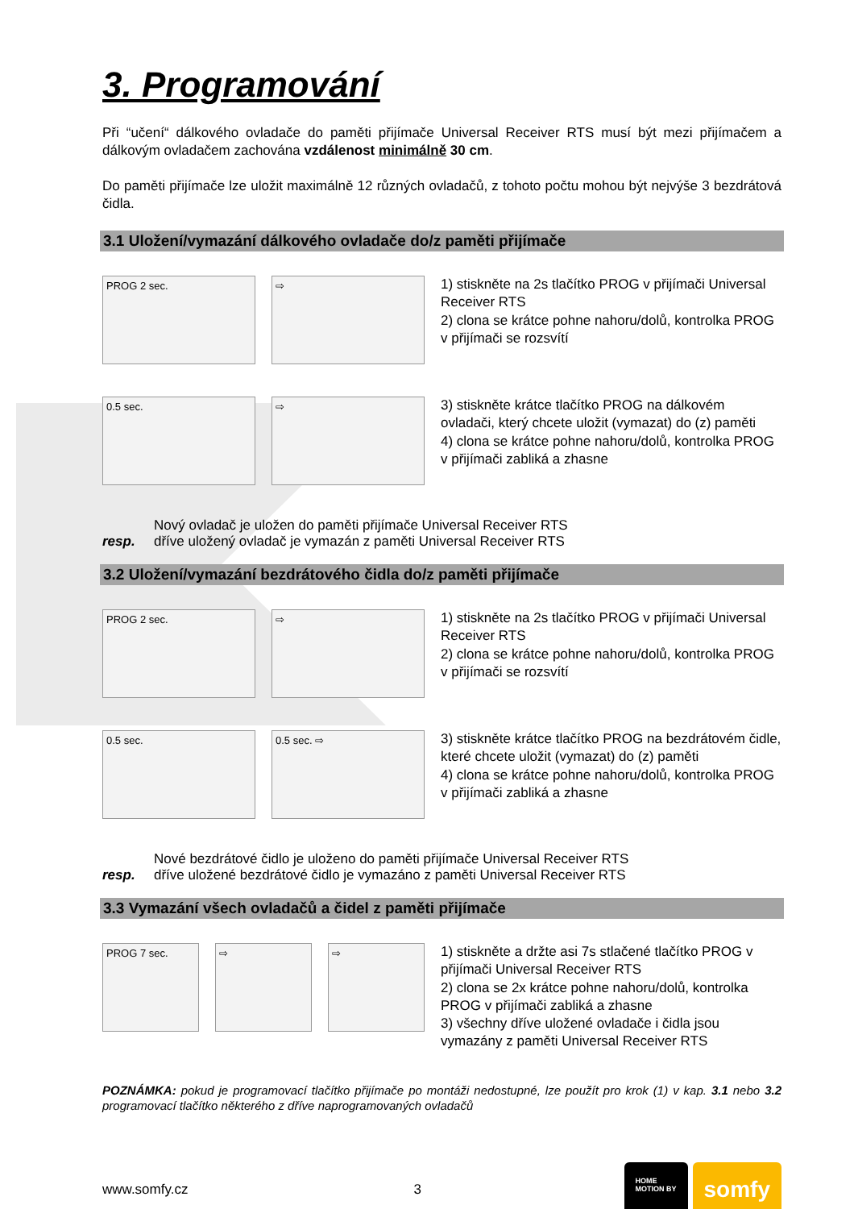3. Programování
Při “učení“ dálkového ovladače do paměti přijímače Universal Receiver RTS musí být mezi přijímačem a dálkovým ovladačem zachována vzdálenost minimálně 30 cm.
Do paměti přijímače lze uložit maximálně 12 různých ovladačů, z tohoto počtu mohou být nejvýše 3 bezdrátová čidla.
3.1 Uložení/vymazání dálkového ovladače do/z paměti přijímače
PROG 2 sec. ⇨
1) stiskněte na 2s tlačítko PROG v přijímači Universal Receiver RTS
2) clona se krátce pohne nahoru/dolů, kontrolka PROG v přijímači se rozsvítí
0.5 sec. ⇨
3) stiskněte krátce tlačítko PROG na dálkovém ovladači, který chcete uložit (vymazat) do (z) paměti
4) clona se krátce pohne nahoru/dolů, kontrolka PROG v přijímači zabliká a zhasne
Nový ovladač je uložen do paměti přijímače Universal Receiver RTS
resp. dříve uložený ovladač je vymazán z paměti Universal Receiver RTS
3.2 Uložení/vymazání bezdrátového čidla do/z paměti přijímače
PROG 2 sec. ⇨
1) stiskněte na 2s tlačítko PROG v přijímači Universal Receiver RTS
2) clona se krátce pohne nahoru/dolů, kontrolka PROG v přijímači se rozsvítí
0.5 sec. 0.5 sec. ⇨
3) stiskněte krátce tlačítko PROG na bezdrátovém čidle, které chcete uložit (vymazat) do (z) paměti
4) clona se krátce pohne nahoru/dolů, kontrolka PROG v přijímači zabliká a zhasne
Nové bezdrátové čidlo je uloženo do paměti přijímače Universal Receiver RTS
resp. dříve uložené bezdrátové čidlo je vymazáno z paměti Universal Receiver RTS
3.3 Vymazání všech ovladačů a čidel z paměti přijímače
PROG 7 sec. ⇨ ⇨
1) stiskněte a držte asi 7s stlačené tlačítko PROG v přijímači Universal Receiver RTS
2) clona se 2x krátce pohne nahoru/dolů, kontrolka PROG v přijímači zabliká a zhasne
3) všechny dříve uložené ovladače i čidla jsou vymazány z paměti Universal Receiver RTS
POZNÁMKA: pokud je programovací tlačítko přijímače po montáži nedostupné, lze použít pro krok (1) v kap. 3.1 nebo 3.2 programovací tlačítko některého z dříve naprogramovaných ovladačů
www.somfy.cz 3
HOME
MOTION BY somfy